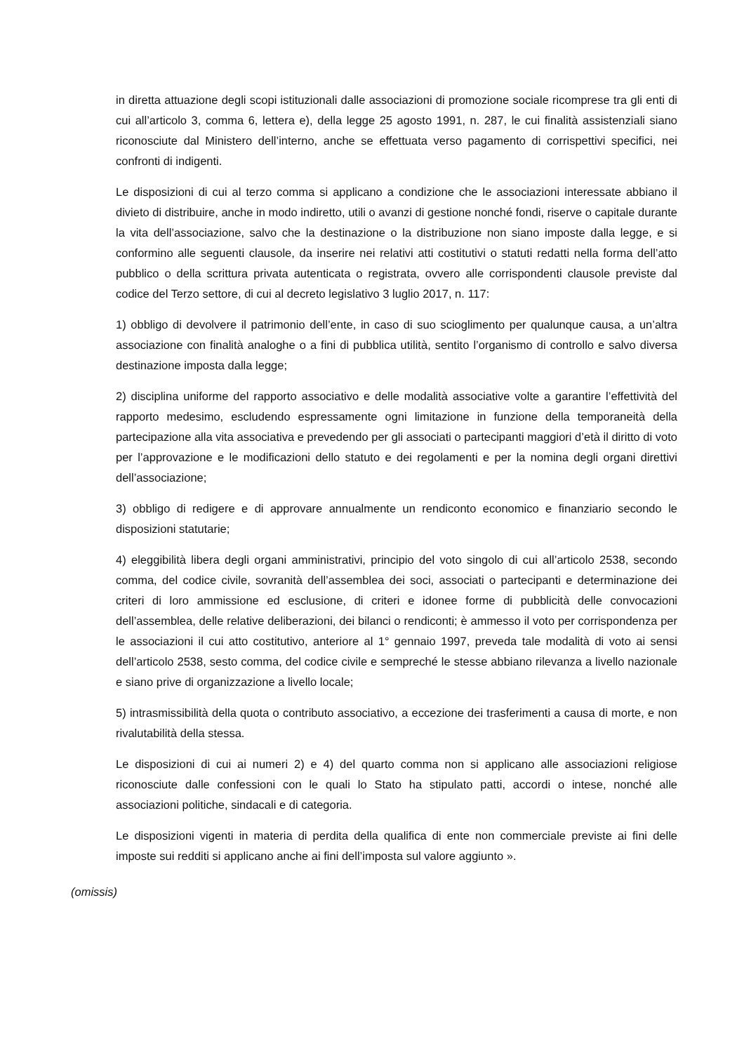in diretta attuazione degli scopi istituzionali dalle associazioni di promozione sociale ricomprese tra gli enti di cui all’articolo 3, comma 6, lettera e), della legge 25 agosto 1991, n. 287, le cui finalità assistenziali siano riconosciute dal Ministero dell’interno, anche se effettuata verso pagamento di corrispettivi specifici, nei confronti di indigenti.
Le disposizioni di cui al terzo comma si applicano a condizione che le associazioni interessate abbiano il divieto di distribuire, anche in modo indiretto, utili o avanzi di gestione nonché fondi, riserve o capitale durante la vita dell’associazione, salvo che la destinazione o la distribuzione non siano imposte dalla legge, e si conformino alle seguenti clausole, da inserire nei relativi atti costitutivi o statuti redatti nella forma dell’atto pubblico o della scrittura privata autenticata o registrata, ovvero alle corrispondenti clausole previste dal codice del Terzo settore, di cui al decreto legislativo 3 luglio 2017, n. 117:
1) obbligo di devolvere il patrimonio dell’ente, in caso di suo scioglimento per qualunque causa, a un’altra associazione con finalità analoghe o a fini di pubblica utilità, sentito l’organismo di controllo e salvo diversa destinazione imposta dalla legge;
2) disciplina uniforme del rapporto associativo e delle modalità associative volte a garantire l’effettività del rapporto medesimo, escludendo espressamente ogni limitazione in funzione della temporaneità della partecipazione alla vita associativa e prevedendo per gli associati o partecipanti maggiori d’età il diritto di voto per l’approvazione e le modificazioni dello statuto e dei regolamenti e per la nomina degli organi direttivi dell’associazione;
3) obbligo di redigere e di approvare annualmente un rendiconto economico e finanziario secondo le disposizioni statutarie;
4) eleggibilità libera degli organi amministrativi, principio del voto singolo di cui all’articolo 2538, secondo comma, del codice civile, sovranità dell’assemblea dei soci, associati o partecipanti e determinazione dei criteri di loro ammissione ed esclusione, di criteri e idonee forme di pubblicità delle convocazioni dell’assemblea, delle relative deliberazioni, dei bilanci o rendiconti; è ammesso il voto per corrispondenza per le associazioni il cui atto costitutivo, anteriore al 1° gennaio 1997, preveda tale modalità di voto ai sensi dell’articolo 2538, sesto comma, del codice civile e sempreché le stesse abbiano rilevanza a livello nazionale e siano prive di organizzazione a livello locale;
5) intrasmissibilità della quota o contributo associativo, a eccezione dei trasferimenti a causa di morte, e non rivalutabilità della stessa.
Le disposizioni di cui ai numeri 2) e 4) del quarto comma non si applicano alle associazioni religiose riconosciute dalle confessioni con le quali lo Stato ha stipulato patti, accordi o intese, nonché alle associazioni politiche, sindacali e di categoria.
Le disposizioni vigenti in materia di perdita della qualifica di ente non commerciale previste ai fini delle imposte sui redditi si applicano anche ai fini dell’imposta sul valore aggiunto ».
(omissis)